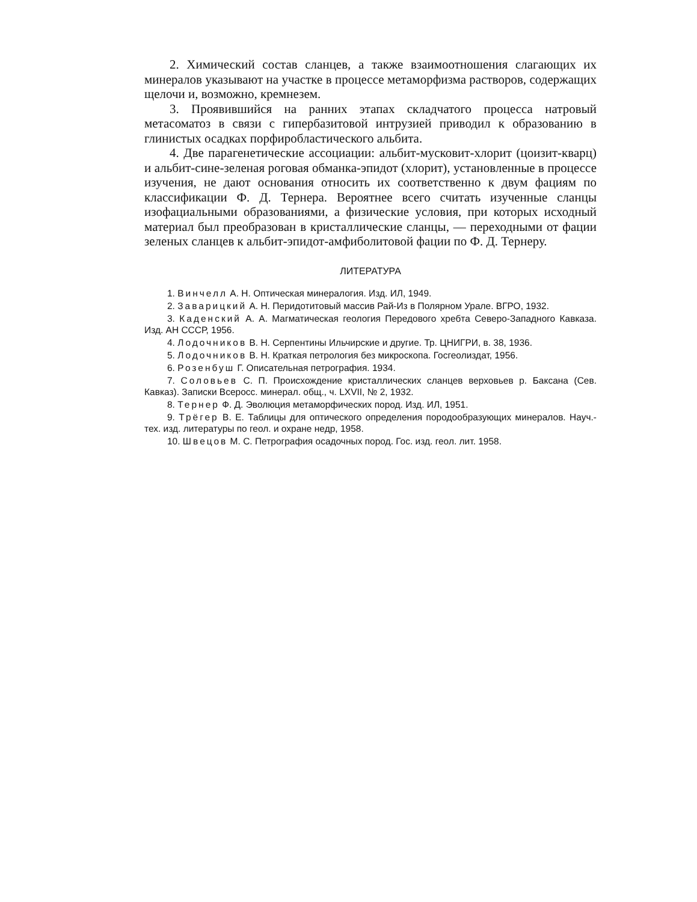2. Химический состав сланцев, а также взаимоотношения слагающих их минералов указывают на участке в процессе метаморфизма растворов, содержащих щелочи и, возможно, кремнезем.
3. Проявившийся на ранних этапах складчатого процесса натровый метасоматоз в связи с гипербазитовой интрузией приводил к образованию в глинистых осадках порфиробластического альбита.
4. Две парагенетические ассоциации: альбит-мусковит-хлорит (цоизит-кварц) и альбит-сине-зеленая роговая обманка-эпидот (хлорит), установленные в процессе изучения, не дают основания относить их соответственно к двум фациям по классификации Ф. Д. Тернера. Вероятнее всего считать изученные сланцы изофациальными образованиями, а физические условия, при которых исходный материал был преобразован в кристаллические сланцы, — переходными от фации зеленых сланцев к альбит-эпидот-амфиболитовой фации по Ф. Д. Тернеру.
ЛИТЕРАТУРА
1. Винчелл А. Н. Оптическая минералогия. Изд. ИЛ, 1949.
2. Заварицкий А. Н. Перидотитовый массив Рай-Из в Полярном Урале. ВГРО, 1932.
3. Каденский А. А. Магматическая геология Передового хребта Северо-Западного Кавказа. Изд. АН СССР, 1956.
4. Лодочников В. Н. Серпентины Ильчирские и другие. Тр. ЦНИГРИ, в. 38, 1936.
5. Лодочников В. Н. Краткая петрология без микроскопа. Госгеолиздат, 1956.
6. Розенбуш Г. Описательная петрография. 1934.
7. Соловьев С. П. Происхождение кристаллических сланцев верховьев р. Баксана (Сев. Кавказ). Записки Всеросс. минерал. общ., ч. LXVII, № 2, 1932.
8. Тернер Ф. Д. Эволюция метаморфических пород. Изд. ИЛ, 1951.
9. Трёгер В. Е. Таблицы для оптического определения породообразующих минералов. Науч.-тех. изд. литературы по геол. и охране недр, 1958.
10. Швецов М. С. Петрография осадочных пород. Гос. изд. геол. лит. 1958.